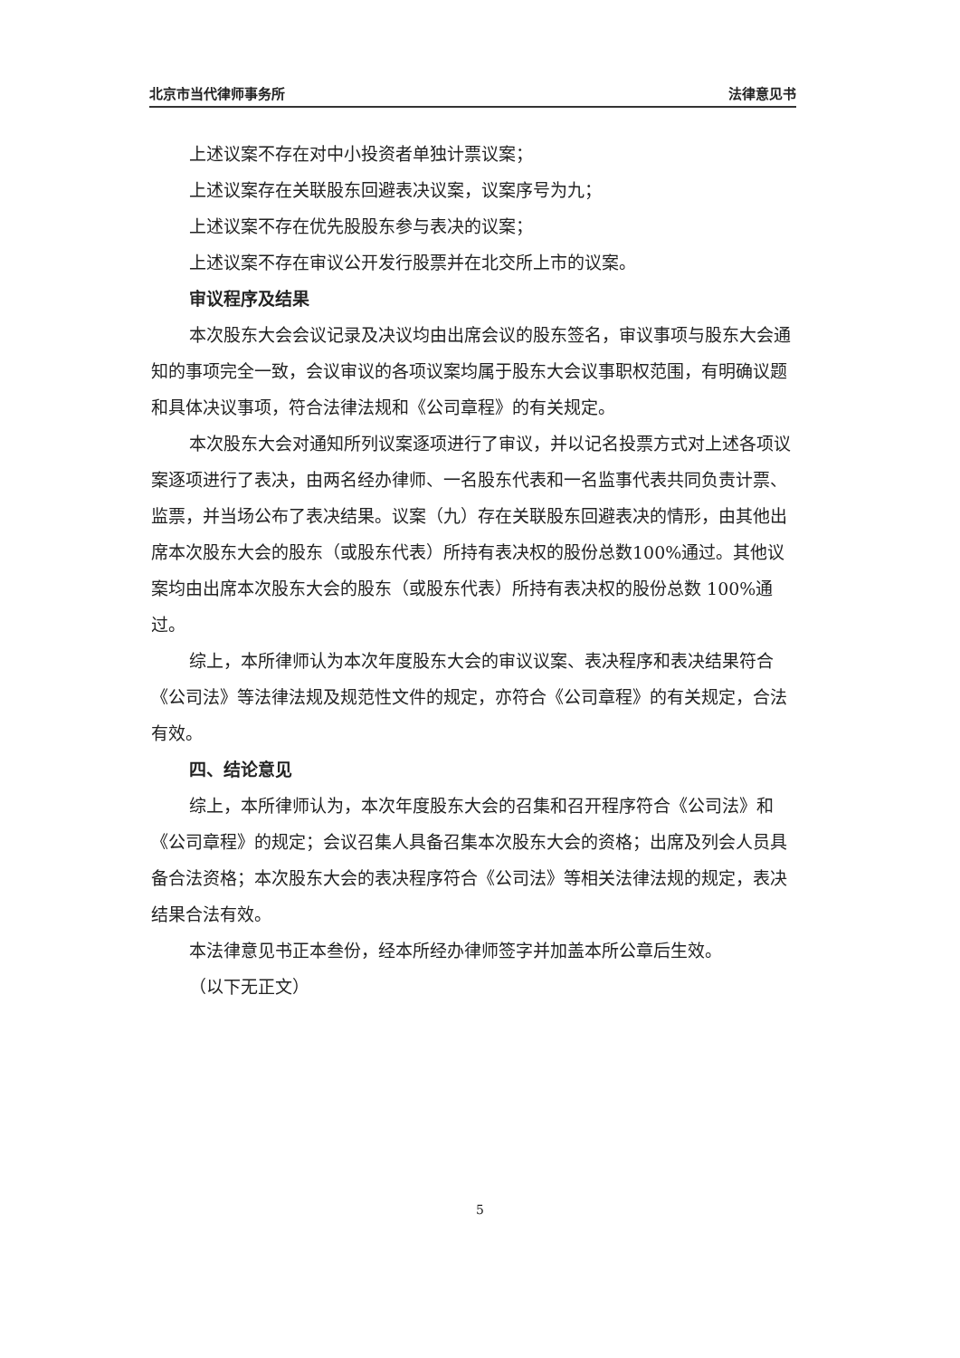北京市当代律师事务所 法律意见书
上述议案不存在对中小投资者单独计票议案；
上述议案存在关联股东回避表决议案，议案序号为九；
上述议案不存在优先股股东参与表决的议案；
上述议案不存在审议公开发行股票并在北交所上市的议案。
审议程序及结果
本次股东大会会议记录及决议均由出席会议的股东签名，审议事项与股东大会通知的事项完全一致，会议审议的各项议案均属于股东大会议事职权范围，有明确议题和具体决议事项，符合法律法规和《公司章程》的有关规定。
本次股东大会对通知所列议案逐项进行了审议，并以记名投票方式对上述各项议案逐项进行了表决，由两名经办律师、一名股东代表和一名监事代表共同负责计票、监票，并当场公布了表决结果。议案（九）存在关联股东回避表决的情形，由其他出席本次股东大会的股东（或股东代表）所持有表决权的股份总数100%通过。其他议案均由出席本次股东大会的股东（或股东代表）所持有表决权的股份总数 100%通过。
综上，本所律师认为本次年度股东大会的审议议案、表决程序和表决结果符合《公司法》等法律法规及规范性文件的规定，亦符合《公司章程》的有关规定，合法有效。
四、结论意见
综上，本所律师认为，本次年度股东大会的召集和召开程序符合《公司法》和《公司章程》的规定；会议召集人具备召集本次股东大会的资格；出席及列会人员具备合法资格；本次股东大会的表决程序符合《公司法》等相关法律法规的规定，表决结果合法有效。
本法律意见书正本叁份，经本所经办律师签字并加盖本所公章后生效。
（以下无正文）
5